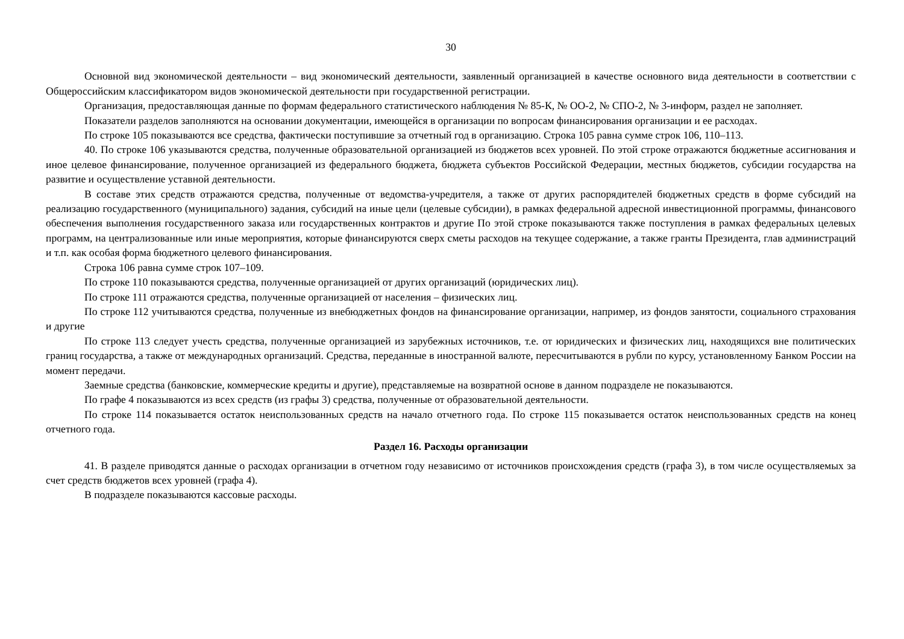30
Основной вид экономической деятельности – вид экономический деятельности, заявленный организацией в качестве основного вида деятельности в соответствии с Общероссийским классификатором видов экономической деятельности при государственной регистрации.
Организация, предоставляющая данные по формам федерального статистического наблюдения № 85-К, № ОО-2, № СПО-2, № 3-информ, раздел не заполняет.
Показатели разделов заполняются на основании документации, имеющейся в организации по вопросам финансирования организации и ее расходах.
По строке 105 показываются все средства, фактически поступившие за отчетный год в организацию. Строка 105 равна сумме строк 106, 110–113.
40. По строке 106 указываются средства, полученные образовательной организацией из бюджетов всех уровней. По этой строке отражаются бюджетные ассигнования и иное целевое финансирование, полученное организацией из федерального бюджета, бюджета субъектов Российской Федерации, местных бюджетов, субсидии государства на развитие и осуществление уставной деятельности.
В составе этих средств отражаются средства, полученные от ведомства-учредителя, а также от других распорядителей бюджетных средств в форме субсидий на реализацию государственного (муниципального) задания, субсидий на иные цели (целевые субсидии), в рамках федеральной адресной инвестиционной программы, финансового обеспечения выполнения государственного заказа или государственных контрактов и другие По этой строке показываются также поступления в рамках федеральных целевых программ, на централизованные или иные мероприятия, которые финансируются сверх сметы расходов на текущее содержание, а также гранты Президента, глав администраций и т.п. как особая форма бюджетного целевого финансирования.
Строка 106 равна сумме строк 107–109.
По строке 110 показываются средства, полученные организацией от других организаций (юридических лиц).
По строке 111 отражаются средства, полученные организацией от населения – физических лиц.
По строке 112 учитываются средства, полученные из внебюджетных фондов на финансирование организации, например, из фондов занятости, социального страхования и другие
По строке 113 следует учесть средства, полученные организацией из зарубежных источников, т.е. от юридических и физических лиц, находящихся вне политических границ государства, а также от международных организаций. Средства, переданные в иностранной валюте, пересчитываются в рубли по курсу, установленному Банком России на момент передачи.
Заемные средства (банковские, коммерческие кредиты и другие), представляемые на возвратной основе в данном подразделе не показываются.
По графе 4 показываются из всех средств (из графы 3) средства, полученные от образовательной деятельности.
По строке 114 показывается остаток неиспользованных средств на начало отчетного года. По строке 115 показывается остаток неиспользованных средств на конец отчетного года.
Раздел 16. Расходы организации
41. В разделе приводятся данные о расходах организации в отчетном году независимо от источников происхождения средств (графа 3), в том числе осуществляемых за счет средств бюджетов всех уровней (графа 4).
В подразделе показываются кассовые расходы.